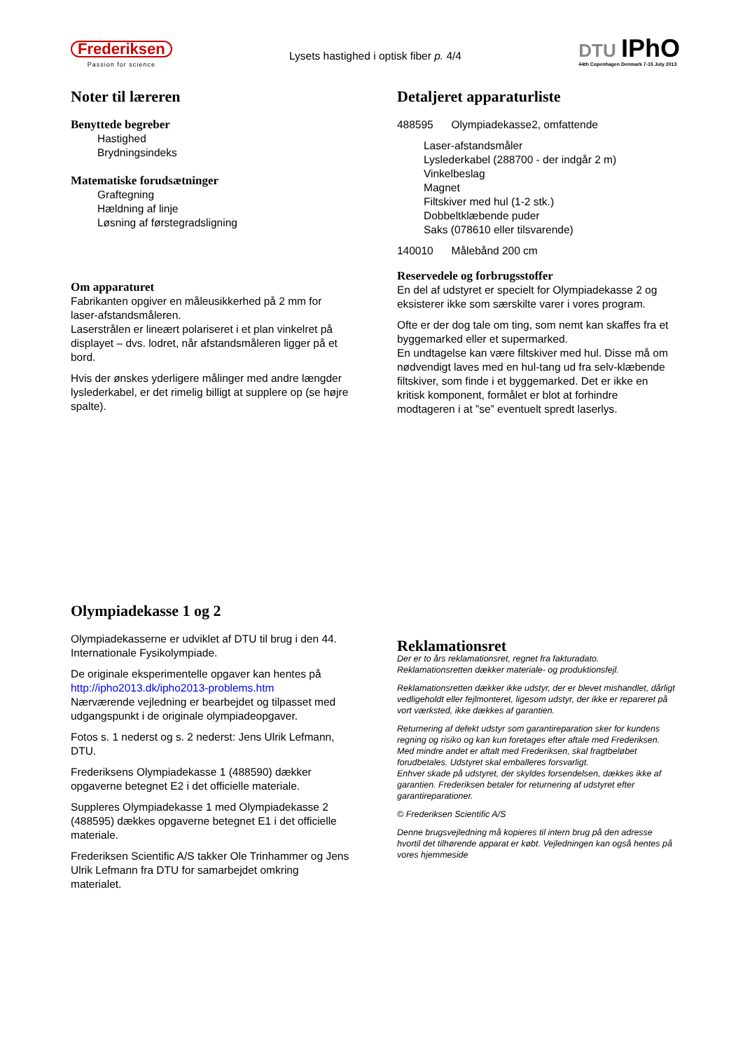Frederiksen
Passion for science
Lysets hastighed i optisk fiber p. 4/4
DTU IPhO
44th Copenhagen Denmark 7-15 July 2013
Noter til læreren
Benyttede begreber
Hastighed
Brydningsindeks
Matematiske forudsætninger
Graftegning
Hældning af linje
Løsning af førstegradsligning
Om apparaturet
Fabrikanten opgiver en måleusikkerhed på 2 mm for laser-afstandsmåleren.
Laserstrålen er lineært polariseret i et plan vinkelret på displayet – dvs. lodret, når afstandsmåleren ligger på et bord.
Hvis der ønskes yderligere målinger med andre længder lyslederkabel, er det rimelig billigt at supplere op (se højre spalte).
Detaljeret apparaturliste
488595 Olympiadekasse2, omfattende
Laser-afstandsmåler
Lyslederkabel (288700 - der indgår 2 m)
Vinkelbeslag
Magnet
Filtskiver med hul (1-2 stk.)
Dobbeltklæbende puder
Saks (078610 eller tilsvarende)
140010 Målebånd 200 cm
Reservedele og forbrugsstoffer
En del af udstyret er specielt for Olympiadekasse 2 og eksisterer ikke som særskilte varer i vores program.
Ofte er der dog tale om ting, som nemt kan skaffes fra et byggemarked eller et supermarked.
En undtagelse kan være filtskiver med hul. Disse må om nødvendigt laves med en hul-tang ud fra selv-klæbende filtskiver, som finde i et byggemarked. Det er ikke en kritisk komponent, formålet er blot at forhindre modtageren i at ”se” eventuelt spredt laserlys.
Olympiadekasse 1 og 2
Olympiadekasserne er udviklet af DTU til brug i den 44. Internationale Fysikolympiade.
De originale eksperimentelle opgaver kan hentes på http://ipho2013.dk/ipho2013-problems.htm
Nærværende vejledning er bearbejdet og tilpasset med udgangspunkt i de originale olympiadeopgaver.
Fotos s. 1 nederst og s. 2 nederst: Jens Ulrik Lefmann, DTU.
Frederiksens Olympiadekasse 1 (488590) dækker opgaverne betegnet E2 i det officielle materiale.
Suppleres Olympiadekasse 1 med Olympiadekasse 2 (488595) dækkes opgaverne betegnet E1 i det officielle materiale.
Frederiksen Scientific A/S takker Ole Trinhammer og Jens Ulrik Lefmann fra DTU for samarbejdet omkring materialet.
Reklamationsret
Der er to års reklamationsret, regnet fra fakturadato.
Reklamationsretten dækker materiale- og produktionsfejl.
Reklamationsretten dækker ikke udstyr, der er blevet mishandlet, dårligt vedligeholdt eller fejlmonteret, ligesom udstyr, der ikke er repareret på vort værksted, ikke dækkes af garantien.
Returnering af defekt udstyr som garantireparation sker for kundens regning og risiko og kan kun foretages efter aftale med Frederiksen. Med mindre andet er aftalt med Frederiksen, skal fragtbeløbet forudbetales. Udstyret skal emballeres forsvarligt.
Enhver skade på udstyret, der skyldes forsendelsen, dækkes ikke af garantien. Frederiksen betaler for returnering af udstyret efter garantireparationer.
© Frederiksen Scientific A/S
Denne brugsvejledning må kopieres til intern brug på den adresse hvortil det tilhørende apparat er købt. Vejledningen kan også hentes på vores hjemmeside